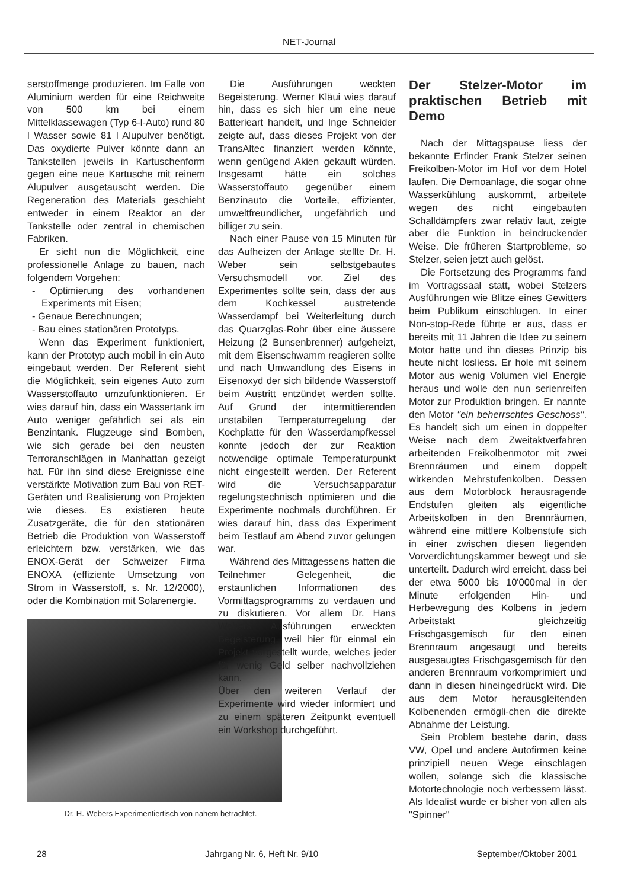NET-Journal
serstoffmenge produzieren. Im Falle von Aluminium werden für eine Reichweite von 500 km bei einem Mittelklassewagen (Typ 6-l-Auto) rund 80 l Wasser sowie 81 l Alupulver benötigt. Das oxydierte Pulver könnte dann an Tankstellen jeweils in Kartuschenform gegen eine neue Kartusche mit reinem Alupulver ausgetauscht werden. Die Regeneration des Materials geschieht entweder in einem Reaktor an der Tankstelle oder zentral in chemischen Fabriken.
Er sieht nun die Möglichkeit, eine professionelle Anlage zu bauen, nach folgendem Vorgehen:
- Optimierung des vorhandenen Experiments mit Eisen;
- Genaue Berechnungen;
- Bau eines stationären Prototyps.
Wenn das Experiment funktioniert, kann der Prototyp auch mobil in ein Auto eingebaut werden. Der Referent sieht die Möglichkeit, sein eigenes Auto zum Wasserstoffauto umzufunktionieren. Er wies darauf hin, dass ein Wassertank im Auto weniger gefährlich sei als ein Benzintank. Flugzeuge sind Bomben, wie sich gerade bei den neusten Terroranschlägen in Manhattan gezeigt hat. Für ihn sind diese Ereignisse eine verstärkte Motivation zum Bau von RET-Geräten und Realisierung von Projekten wie dieses. Es existieren heute Zusatzgeräte, die für den stationären Betrieb die Produktion von Wasserstoff erleichtern bzw. verstärken, wie das ENOX-Gerät der Schweizer Firma ENOXA (effiziente Umsetzung von Strom in Wasserstoff, s. Nr. 12/2000), oder die Kombination mit Solarenergie.
Dr. H. Webers Experimentiertisch von nahem betrachtet.
Die Ausführungen weckten Begeisterung. Werner Kläui wies darauf hin, dass es sich hier um eine neue Batterieart handelt, und Inge Schneider zeigte auf, dass dieses Projekt von der TransAltec finanziert werden könnte, wenn genügend Akien gekauft würden. Insgesamt hätte ein solches Wasserstoffauto gegenüber einem Benzinauto die Vorteile, effizienter, umweltfreundlicher, ungefährlich und billiger zu sein.
Nach einer Pause von 15 Minuten für das Aufheizen der Anlage stellte Dr. H. Weber sein selbstgebautes Versuchsmodell vor. Ziel des Experimentes sollte sein, dass der aus dem Kochkessel austretende Wasserdampf bei Weiterleitung durch das Quarzglas-Rohr über eine äussere Heizung (2 Bunsenbrenner) aufgeheizt, mit dem Eisenschwamm reagieren sollte und nach Umwandlung des Eisens in Eisenoxyd der sich bildende Wasserstoff beim Austritt entzündet werden sollte. Auf Grund der intermittierenden unstabilen Temperaturregelung der Kochplatte für den Wasserdampfkessel konnte jedoch der zur Reaktion notwendige optimale Temperaturpunkt nicht eingestellt werden. Der Referent wird die Versuchsapparatur regelungstechnisch optimieren und die Experimente nochmals durchführen. Er wies darauf hin, dass das Experiment beim Testlauf am Abend zuvor gelungen war.
Während des Mittagessens hatten die Teilnehmer Gelegenheit, die erstaunlichen Informationen des Vormittagsprogramms zu verdauen und zu diskutieren. Vor allem Dr. Hans Webers Ausführungen erweckten Begeisterung, weil hier für einmal ein Projekt vorgestellt wurde, welches jeder für wenig Geld selber nachvollziehen kann.
Über den weiteren Verlauf der Experimente wird wieder informiert und zu einem späteren Zeitpunkt eventuell ein Workshop durchgeführt.
Der Stelzer-Motor im praktischen Betrieb mit Demo
Nach der Mittagspause liess der bekannte Erfinder Frank Stelzer seinen Freikolben-Motor im Hof vor dem Hotel laufen. Die Demoanlage, die sogar ohne Wasserkühlung auskommt, arbeitete wegen des nicht eingebauten Schalldämpfers zwar relativ laut, zeigte aber die Funktion in beindruckender Weise. Die früheren Startprobleme, so Stelzer, seien jetzt auch gelöst.
Die Fortsetzung des Programms fand im Vortragssaal statt, wobei Stelzers Ausführungen wie Blitze eines Gewitters beim Publikum einschlugen. In einer Non-stop-Rede führte er aus, dass er bereits mit 11 Jahren die Idee zu seinem Motor hatte und ihn dieses Prinzip bis heute nicht losliess. Er hole mit seinem Motor aus wenig Volumen viel Energie heraus und wolle den nun serienreifen Motor zur Produktion bringen. Er nannte den Motor "ein beherrschtes Geschoss". Es handelt sich um einen in doppelter Weise nach dem Zweitaktverfahren arbeitenden Freikolbenmotor mit zwei Brennräumen und einem doppelt wirkenden Mehrstufenkolben. Dessen aus dem Motorblock herausragende Endstufen gleiten als eigentliche Arbeitskolben in den Brennräumen, während eine mittlere Kolbenstufe sich in einer zwischen diesen liegenden Vorverdichtungskammer bewegt und sie unterteilt. Dadurch wird erreicht, dass bei der etwa 5000 bis 10'000mal in der Minute erfolgenden Hin- und Herbewegung des Kolbens in jedem Arbeitstakt gleichzeitig Frischgasgemisch für den einen Brennraum angesaugt und bereits ausgesaugtes Frischgasgemisch für den anderen Brennraum vorkomprimiert und dann in diesen hineingedrückt wird. Die aus dem Motor herausgleitenden Kolbenenden ermögli-chen die direkte Abnahme der Leistung.
Sein Problem bestehe darin, dass VW, Opel und andere Autofirmen keine prinzipiell neuen Wege einschlagen wollen, solange sich die klassische Motortechnologie noch verbessern lässt. Als Idealist wurde er bisher von allen als "Spinner"
28 Jahrgang Nr. 6, Heft Nr. 9/10 September/Oktober 2001